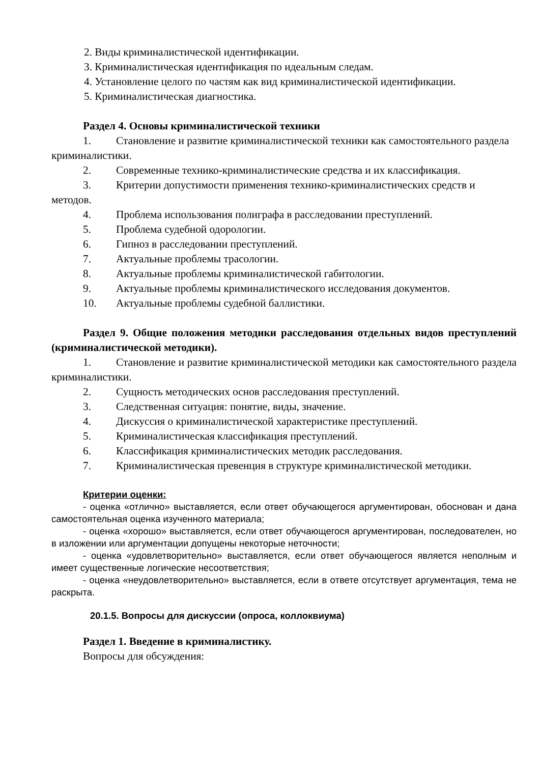2. Виды криминалистической идентификации.
3. Криминалистическая идентификация по идеальным следам.
4. Установление целого по частям как вид криминалистической идентификации.
5. Криминалистическая диагностика.
Раздел 4. Основы криминалистической техники
1. Становление и развитие криминалистической техники как самостоятельного раздела криминалистики.
2. Современные технико-криминалистические средства и их классификация.
3. Критерии допустимости применения технико-криминалистических средств и методов.
4. Проблема использования полиграфа в расследовании преступлений.
5. Проблема судебной одорологии.
6. Гипноз в расследовании преступлений.
7. Актуальные проблемы трасологии.
8. Актуальные проблемы криминалистической габитологии.
9. Актуальные проблемы криминалистического исследования документов.
10. Актуальные проблемы судебной баллистики.
Раздел 9. Общие положения методики расследования отдельных видов преступлений (криминалистической методики).
1. Становление и развитие криминалистической методики как самостоятельного раздела криминалистики.
2. Сущность методических основ расследования преступлений.
3. Следственная ситуация: понятие, виды, значение.
4. Дискуссия о криминалистической характеристике преступлений.
5. Криминалистическая классификация преступлений.
6. Классификация криминалистических методик расследования.
7. Криминалистическая превенция в структуре криминалистической методики.
Критерии оценки:
- оценка «отлично» выставляется, если ответ обучающегося аргументирован, обоснован и дана самостоятельная оценка изученного материала;
- оценка «хорошо» выставляется, если ответ обучающегося аргументирован, последователен, но в изложении или аргументации допущены некоторые неточности;
- оценка «удовлетворительно» выставляется, если ответ обучающегося является неполным и имеет существенные логические несоответствия;
- оценка «неудовлетворительно» выставляется, если в ответе отсутствует аргументация, тема не раскрыта.
20.1.5. Вопросы для дискуссии (опроса, коллоквиума)
Раздел 1. Введение в криминалистику.
Вопросы для обсуждения: